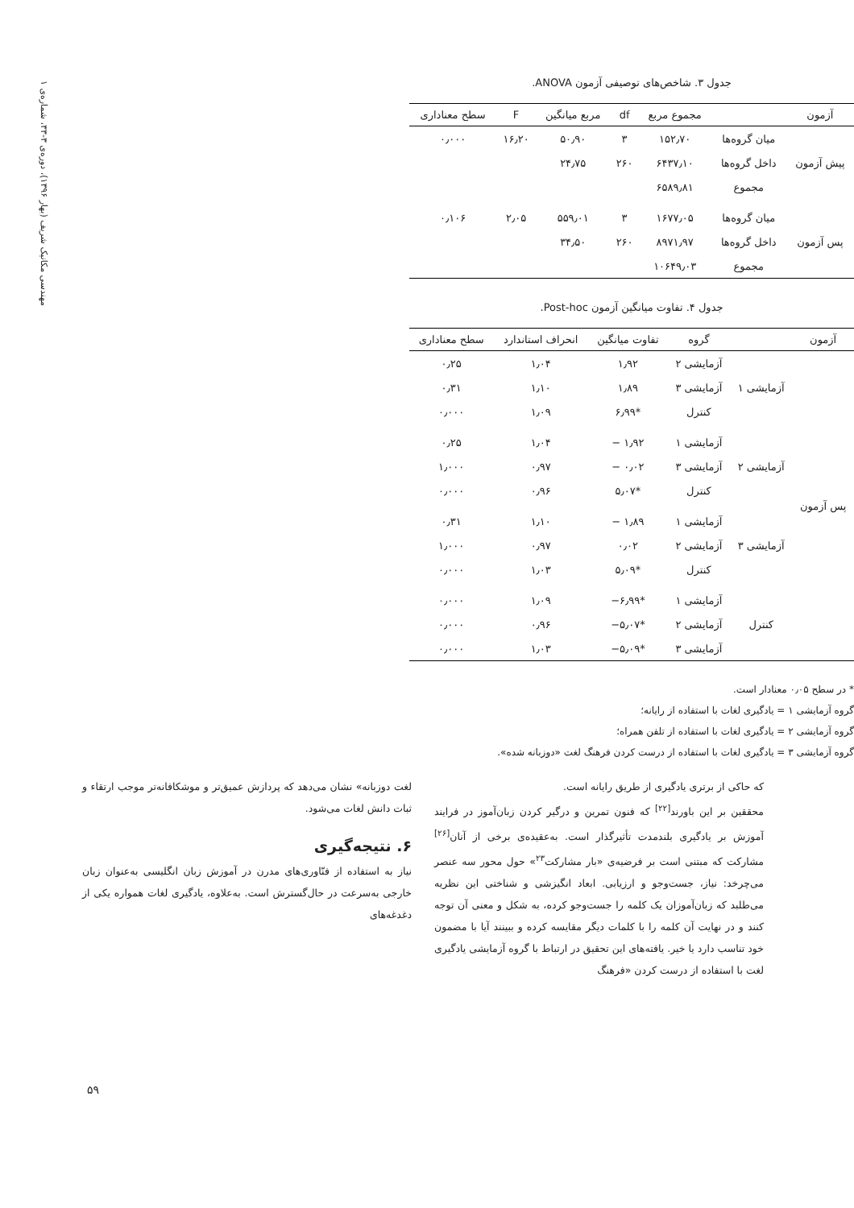مهندسی مکانیک شریف (بهار ۱۳۹۶)، دوره‌ی ۳-۳۳، شماره‌ی ۱
جدول ۳. شاخص‌های توصیفی آزمون ANOVA.
| آزمون | | مجموع مربع | df | مربع میانگین | F | سطح معناداری |
| --- | --- | --- | --- | --- | --- | --- |
| پیش آزمون | میان گروه‌ها | ۱۵۲٫۷۰ | ۳ | ۵۰٫۹۰ | ۱۶٫۲۰ | ۰٫۰۰۰ |
| | داخل گروه‌ها | ۶۴۳۷٫۱۰ | ۲۶۰ | ۲۴٫۷۵ | | |
| | مجموع | ۶۵۸۹٫۸۱ | | | | |
| پس آزمون | میان گروه‌ها | ۱۶۷۷٫۰۵ | ۳ | ۵۵۹٫۰۱ | ۲٫۰۵ | ۰٫۱۰۶ |
| | داخل گروه‌ها | ۸۹۷۱٫۹۷ | ۲۶۰ | ۳۴٫۵۰ | | |
| | مجموع | ۱۰۶۴۹٫۰۳ | | | | |
جدول ۴. تفاوت میانگین آزمون Post-hoc.
| آزمون | | گروه | تفاوت میانگین | انحراف استاندارد | سطح معناداری |
| --- | --- | --- | --- | --- | --- |
| پس آزمون | آزمایشی ۱ | آزمایشی ۲ | ۱٫۹۲ | ۱٫۰۴ | ۰٫۲۵ |
| | | آزمایشی ۳ | ۱٫۸۹ | ۱٫۱۰ | ۰٫۳۱ |
| | | کنترل | *۶٫۹۹ | ۱٫۰۹ | ۰٫۰۰۰ |
| | آزمایشی ۲ | آزمایشی ۱ | ۱٫۹۲ − | ۱٫۰۴ | ۰٫۲۵ |
| | | آزمایشی ۳ | ۰٫۰۲ − | ۰٫۹۷ | ۱٫۰۰۰ |
| | | کنترل | *۵٫۰۷ | ۰٫۹۶ | ۰٫۰۰۰ |
| | آزمایشی ۳ | آزمایشی ۱ | ۱٫۸۹ − | ۱٫۱۰ | ۰٫۳۱ |
| | | آزمایشی ۲ | ۰٫۰۲ | ۰٫۹۷ | ۱٫۰۰۰ |
| | | کنترل | *۵٫۰۹ | ۱٫۰۳ | ۰٫۰۰۰ |
| | کنترل | آزمایشی ۱ | *۶٫۹۹− | ۱٫۰۹ | ۰٫۰۰۰ |
| | | آزمایشی ۲ | *۵٫۰۷− | ۰٫۹۶ | ۰٫۰۰۰ |
| | | آزمایشی ۳ | *۵٫۰۹− | ۱٫۰۳ | ۰٫۰۰۰ |
* در سطح ۰٫۰۵ معنادار است.
گروه آزمایشی ۱ = یادگیری لغات با استفاده از رایانه؛
گروه آزمایشی ۲ = یادگیری لغات با استفاده از تلفن همراه؛
گروه آزمایشی ۳ = یادگیری لغات با استفاده از درست کردن فرهنگ لغت «دوزبانه شده».
که حاکی از برتری یادگیری از طریق رایانه است.
محققین بر این باورند<sup>[۲۲]</sup> که فنون تمرین و درگیر کردن زبان‌آموز در فرایند آموزش بر یادگیری بلندمدت تأثیرگذار است. به‌عقیده‌ی برخی از آنان<sup>[۲۶]</sup> مشارکت که مبتنی است بر فرضیه‌ی «بار مشارکت<sup>۲۳</sup>» حول محور سه عنصر می‌چرخد: نیاز، جست‌وجو و ارزیابی. ابعاد انگیزشی و شناختی این نظریه می‌طلبد که زبان‌آموزان یک کلمه را جست‌وجو کرده، به شکل و معنی آن توجه کنند و در نهایت آن کلمه را با کلمات دیگر مقایسه کرده و ببینند آیا با مضمون خود تناسب دارد یا خیر. یافته‌های این تحقیق در ارتباط با گروه آزمایشی یادگیری لغت با استفاده از درست کردن «فرهنگ
لغت دوزبانه» نشان می‌دهد که پردازش عمیق‌تر و موشکافانه‌تر موجب ارتقاء و ثبات دانش لغات می‌شود.
۶. نتیجه‌گیری
نیاز به استفاده از فنّاوری‌های مدرن در آموزش زبان انگلیسی به‌عنوان زبان خارجی به‌سرعت در حال‌گسترش است. به‌علاوه، یادگیری لغات همواره یکی از دغدغه‌های
۵۹